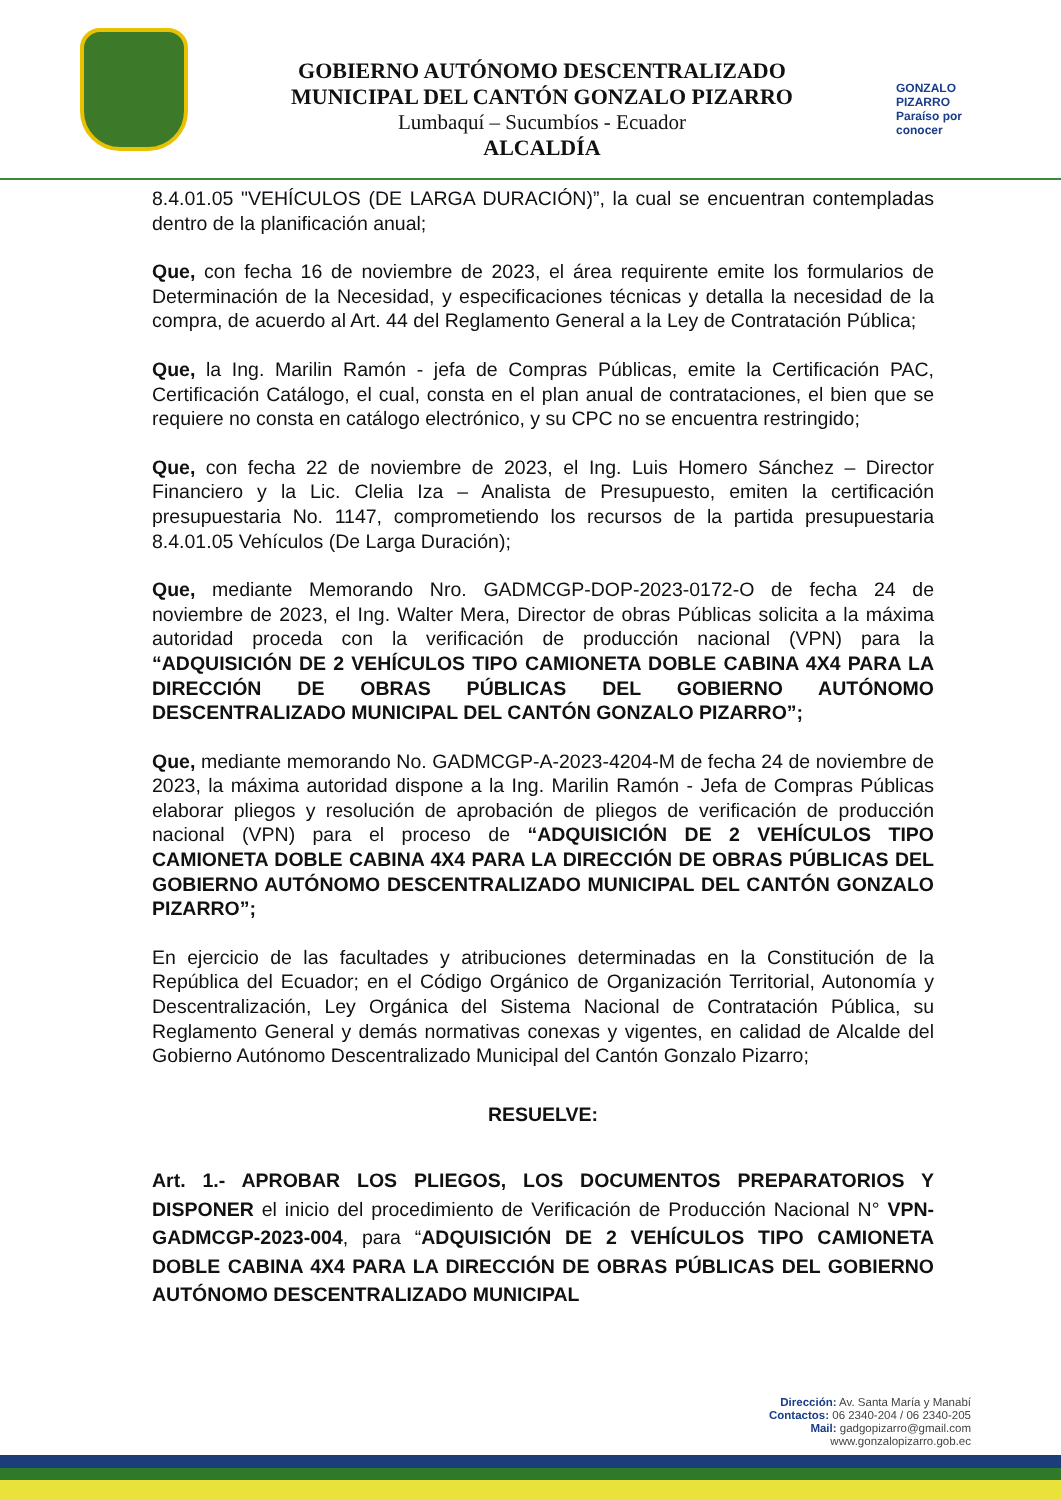GOBIERNO AUTÓNOMO DESCENTRALIZADO
MUNICIPAL DEL CANTÓN GONZALO PIZARRO
Lumbaquí – Sucumbíos - Ecuador
ALCALDÍA
GONZALO PIZARRO
Paraíso por conocer
8.4.01.05 "VEHÍCULOS (DE LARGA DURACIÓN)”, la cual se encuentran contempladas dentro de la planificación anual;
Que, con fecha 16 de noviembre de 2023, el área requirente emite los formularios de Determinación de la Necesidad, y especificaciones técnicas y detalla la necesidad de la compra, de acuerdo al Art. 44 del Reglamento General a la Ley de Contratación Pública;
Que, la Ing. Marilin Ramón - jefa de Compras Públicas, emite la Certificación PAC, Certificación Catálogo, el cual, consta en el plan anual de contrataciones, el bien que se requiere no consta en catálogo electrónico, y su CPC no se encuentra restringido;
Que, con fecha 22 de noviembre de 2023, el Ing. Luis Homero Sánchez – Director Financiero y la Lic. Clelia Iza – Analista de Presupuesto, emiten la certificación presupuestaria No. 1147, comprometiendo los recursos de la partida presupuestaria 8.4.01.05 Vehículos (De Larga Duración);
Que, mediante Memorando Nro. GADMCGP-DOP-2023-0172-O de fecha 24 de noviembre de 2023, el Ing. Walter Mera, Director de obras Públicas solicita a la máxima autoridad proceda con la verificación de producción nacional (VPN) para la “ADQUISICIÓN DE 2 VEHÍCULOS TIPO CAMIONETA DOBLE CABINA 4X4 PARA LA DIRECCIÓN DE OBRAS PÚBLICAS DEL GOBIERNO AUTÓNOMO DESCENTRALIZADO MUNICIPAL DEL CANTÓN GONZALO PIZARRO”;
Que, mediante memorando No. GADMCGP-A-2023-4204-M de fecha 24 de noviembre de 2023, la máxima autoridad dispone a la Ing. Marilin Ramón - Jefa de Compras Públicas elaborar pliegos y resolución de aprobación de pliegos de verificación de producción nacional (VPN) para el proceso de “ADQUISICIÓN DE 2 VEHÍCULOS TIPO CAMIONETA DOBLE CABINA 4X4 PARA LA DIRECCIÓN DE OBRAS PÚBLICAS DEL GOBIERNO AUTÓNOMO DESCENTRALIZADO MUNICIPAL DEL CANTÓN GONZALO PIZARRO”;
En ejercicio de las facultades y atribuciones determinadas en la Constitución de la República del Ecuador; en el Código Orgánico de Organización Territorial, Autonomía y Descentralización, Ley Orgánica del Sistema Nacional de Contratación Pública, su Reglamento General y demás normativas conexas y vigentes, en calidad de Alcalde del Gobierno Autónomo Descentralizado Municipal del Cantón Gonzalo Pizarro;
RESUELVE:
Art. 1.- APROBAR LOS PLIEGOS, LOS DOCUMENTOS PREPARATORIOS Y DISPONER el inicio del procedimiento de Verificación de Producción Nacional N° VPN-GADMCGP-2023-004, para “ADQUISICIÓN DE 2 VEHÍCULOS TIPO CAMIONETA DOBLE CABINA 4X4 PARA LA DIRECCIÓN DE OBRAS PÚBLICAS DEL GOBIERNO AUTÓNOMO DESCENTRALIZADO MUNICIPAL
Dirección: Av. Santa María y Manabí
Contactos: 06 2340-204 / 06 2340-205
Mail: gadgopizarro@gmail.com
www.gonzalopizarro.gob.ec